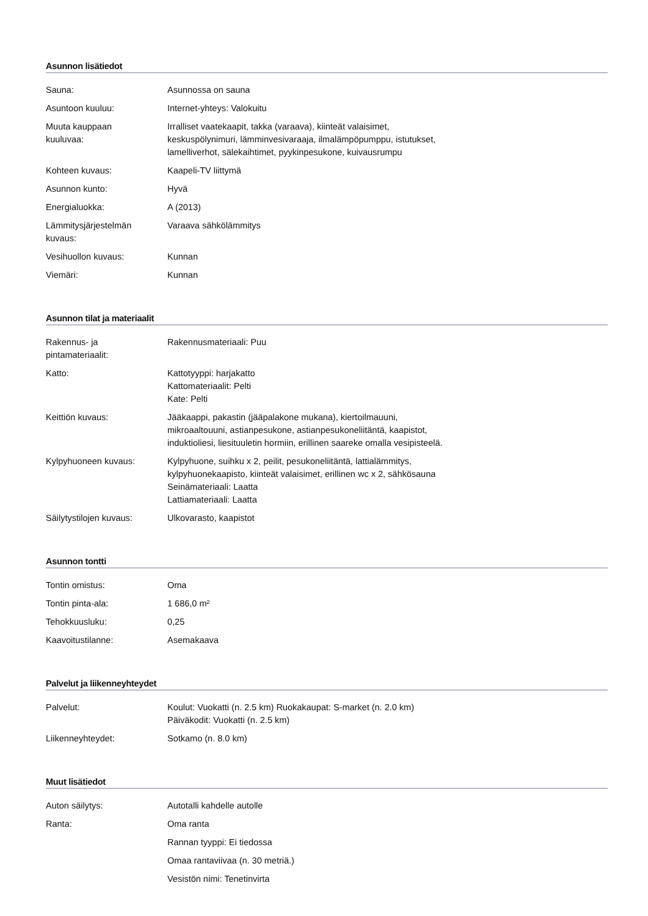Asunnon lisätiedot
| Sauna: | Asunnossa on sauna |
| Asuntoon kuuluu: | Internet-yhteys: Valokuitu |
| Muuta kauppaan kuuluvaa: | Irralliset vaatekaapit, takka (varaava), kiinteät valaisimet, keskuspölynimuri, lämminvesivaraaja, ilmalämpöpumppu, istutukset, lamelliverhot, sälekaihtimet, pyykinpesukone, kuivausrumpu |
| Kohteen kuvaus: | Kaapeli-TV liittymä |
| Asunnon kunto: | Hyvä |
| Energialuokka: | A (2013) |
| Lämmitysjärjestelmän kuvaus: | Varaava sähkölämmitys |
| Vesihuollon kuvaus: | Kunnan |
| Viemäri: | Kunnan |
Asunnon tilat ja materiaalit
| Rakennus- ja pintamateriaalit: | Rakennusmateriaali: Puu |
| Katto: | Kattotyyppi: harjakatto Kattomateriaalit: Pelti Kate: Pelti |
| Keittiön kuvaus: | Jääkaappi, pakastin (jääpalakone mukana), kiertoilmauuni, mikroaaltouuni, astianpesukone, astianpesukoneliitäntä, kaapistot, induktioliesi, liesituuletin hormiin, erillinen saareke omalla vesipisteelä. |
| Kylpyhuoneen kuvaus: | Kylpyhuone, suihku x 2, peilit, pesukoneliitäntä, lattialämmitys, kylpyhuonekaapisto, kiinteät valaisimet, erillinen wc x 2, sähkösauna Seinämateriaali: Laatta Lattiamateriaali: Laatta |
| Säilytystilojen kuvaus: | Ulkovarasto, kaapistot |
Asunnon tontti
| Tontin omistus: | Oma |
| Tontin pinta-ala: | 1 686,0 m² |
| Tehokkuusluku: | 0,25 |
| Kaavoitustilanne: | Asemakaava |
Palvelut ja liikenneyhteydet
| Palvelut: | Koulut: Vuokatti (n. 2.5 km) Ruokakaupat: S-market (n. 2.0 km) Päiväkodit: Vuokatti (n. 2.5 km) |
| Liikenneyhteydet: | Sotkamo (n. 8.0 km) |
Muut lisätiedot
| Auton säilytys: | Autotalli kahdelle autolle |
| Ranta: | Oma ranta |
| | Rannan tyyppi: Ei tiedossa |
| | Omaa rantaviivaa (n. 30 metriä.) |
| | Vesistön nimi: Tenetinvirta |